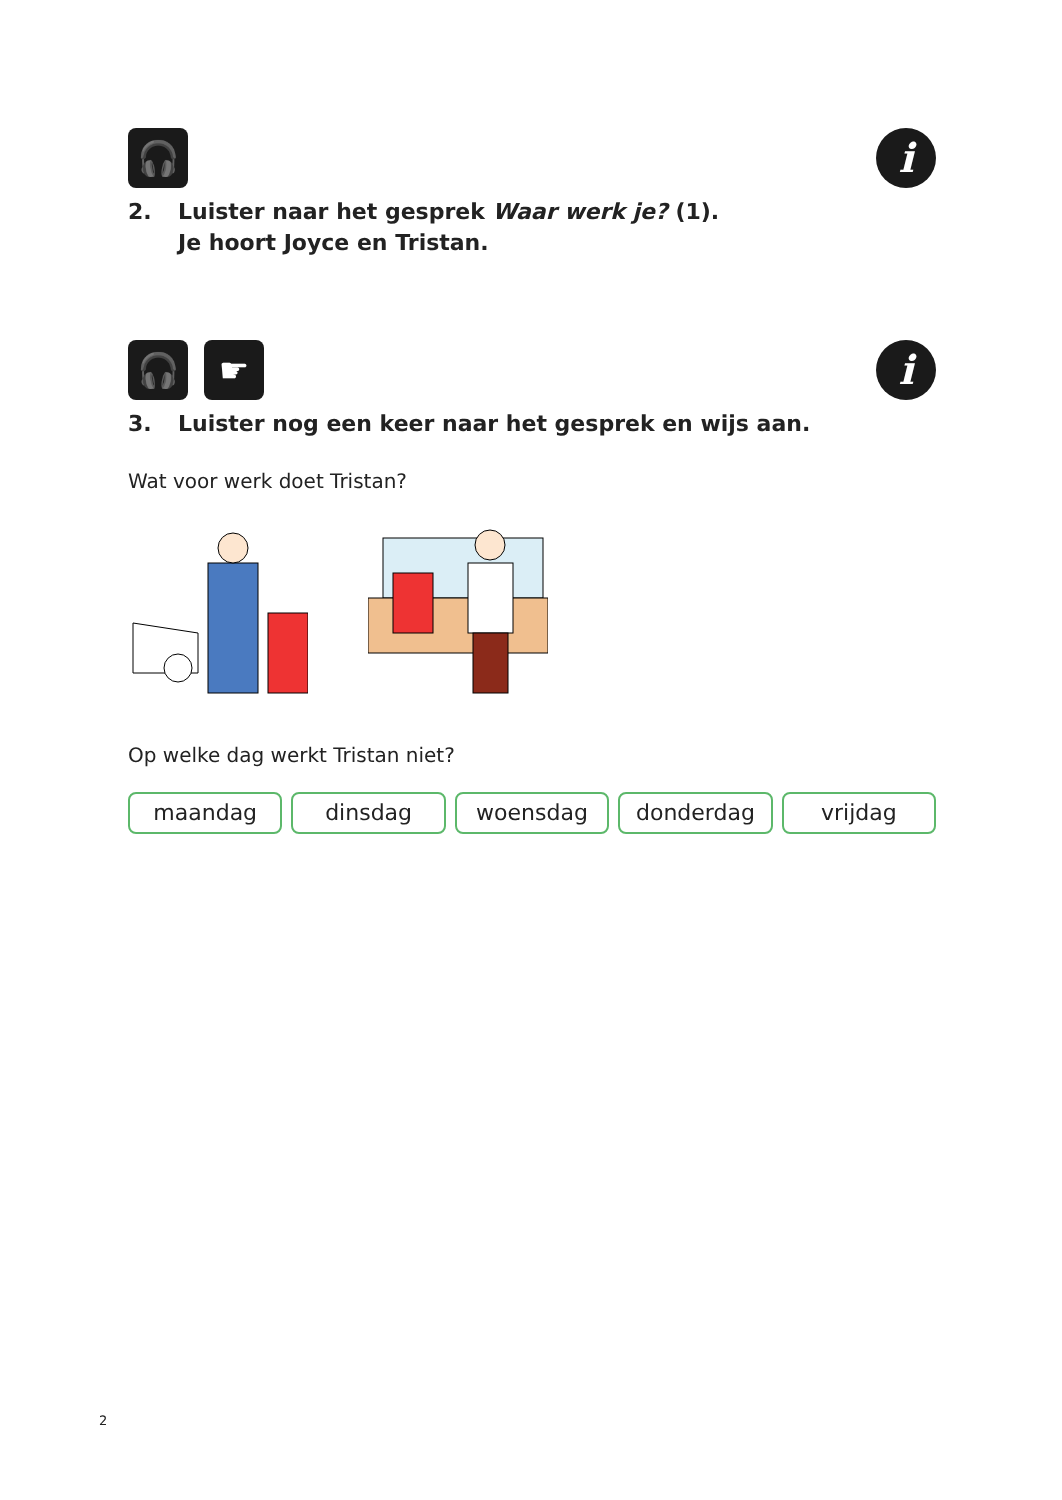🎧
i
2. Luister naar het gesprek Waar werk je? (1).
Je hoort Joyce en Tristan.
🎧 ☛
i
3. Luister nog een keer naar het gesprek en wijs aan.
Wat voor werk doet Tristan?
Op welke dag werkt Tristan niet?
maandag dinsdag woensdag donderdag vrijdag
2